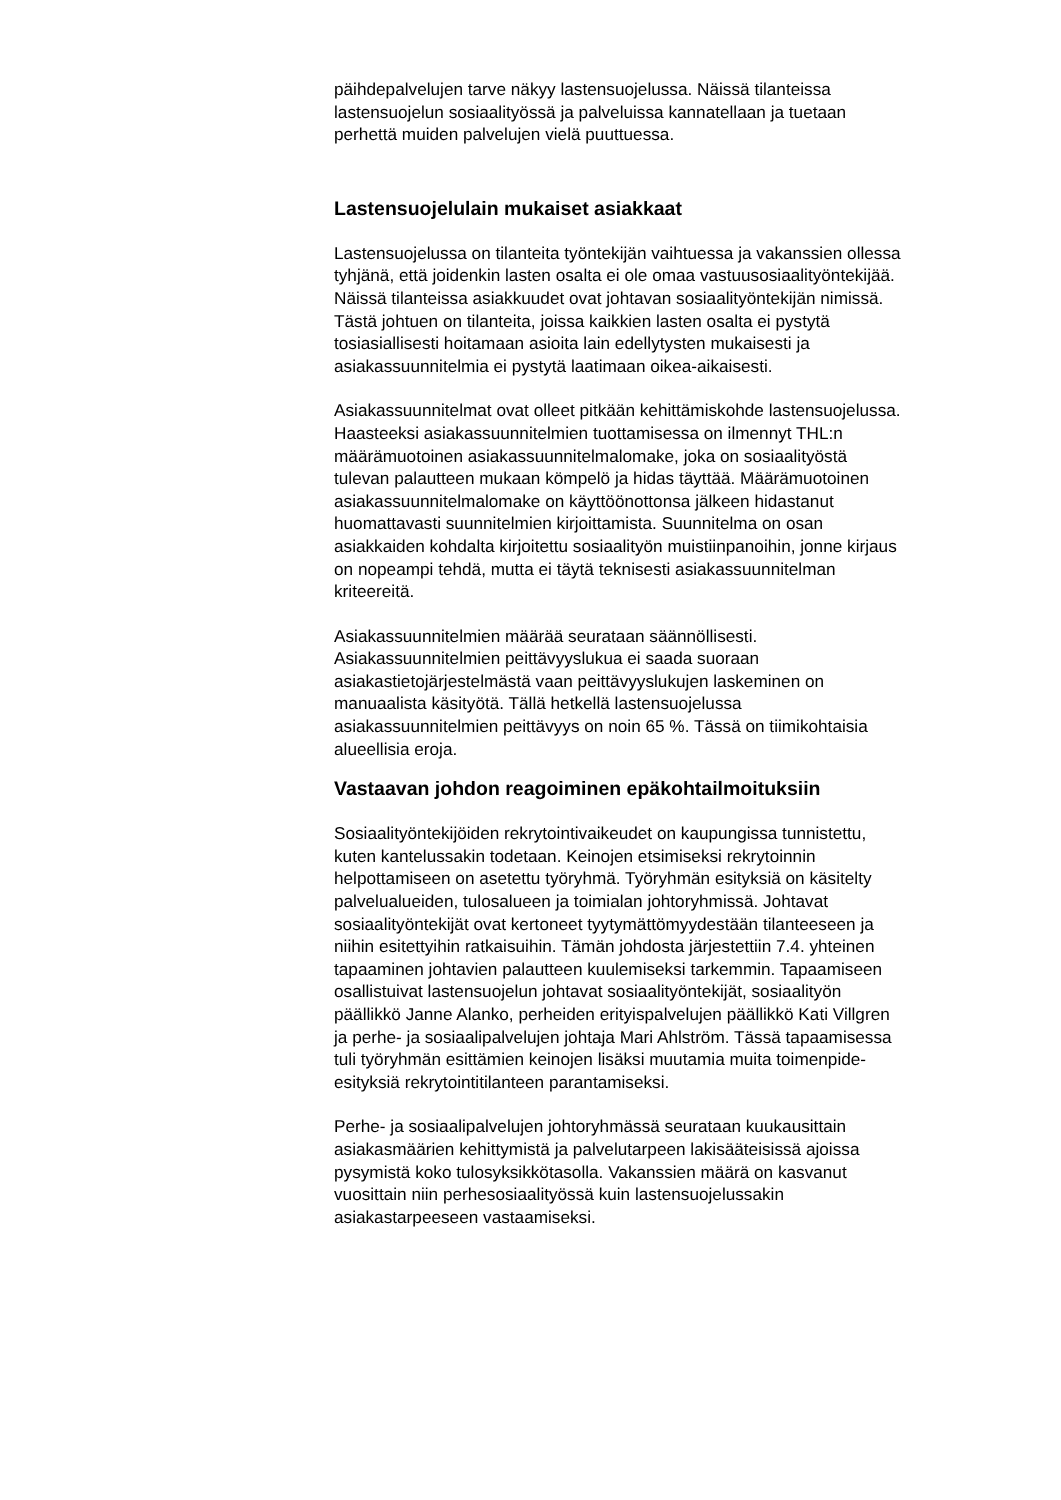päihdepalvelujen tarve näkyy lastensuojelussa. Näissä tilanteissa
lastensuojelun sosiaalityössä ja palveluissa kannatellaan ja tuetaan
perhettä muiden palvelujen vielä puuttuessa.
Lastensuojelulain mukaiset asiakkaat
Lastensuojelussa on tilanteita työntekijän vaihtuessa ja vakanssien ollessa
tyhjänä, että joidenkin lasten osalta ei ole omaa vastuusosiaalityöntekijää.
Näissä tilanteissa asiakkuudet ovat johtavan sosiaalityöntekijän nimissä.
Tästä johtuen on tilanteita, joissa kaikkien lasten osalta ei pystytä
tosiasiallisesti hoitamaan asioita lain edellytysten mukaisesti ja
asiakassuunnitelmia ei pystytä laatimaan oikea-aikaisesti.
Asiakassuunnitelmat ovat olleet pitkään kehittämiskohde lastensuojelussa.
Haasteeksi asiakassuunnitelmien tuottamisessa on ilmennyt THL:n
määrämuotoinen asiakassuunnitelmalomake, joka on sosiaalityöstä
tulevan palautteen mukaan kömpelö ja hidas täyttää. Määrämuotoinen
asiakassuunnitelmalomake on käyttöönottonsa jälkeen hidastanut
huomattavasti suunnitelmien kirjoittamista. Suunnitelma on osan
asiakkaiden kohdalta kirjoitettu sosiaalityön muistiinpanoihin, jonne kirjaus
on nopeampi tehdä, mutta ei täytä teknisesti asiakassuunnitelman
kriteereitä.
Asiakassuunnitelmien määrää seurataan säännöllisesti.
Asiakassuunnitelmien peittävyyslukua ei saada suoraan
asiakastietojärjestelmästä vaan peittävyyslukujen laskeminen on
manuaalista käsityötä. Tällä hetkellä lastensuojelussa
asiakassuunnitelmien peittävyys on noin 65 %. Tässä on tiimikohtaisia
alueellisia eroja.
Vastaavan johdon reagoiminen epäkohtailmoituksiin
Sosiaalityöntekijöiden rekrytointivaikeudet on kaupungissa tunnistettu,
kuten kantelussakin todetaan. Keinojen etsimiseksi rekrytoinnin
helpottamiseen on asetettu työryhmä. Työryhmän esityksiä on käsitelty
palvelualueiden, tulosalueen ja toimialan johtoryhmissä. Johtavat
sosiaalityöntekijät ovat kertoneet tyytymättömyydestään tilanteeseen ja
niihin esitettyihin ratkaisuihin. Tämän johdosta järjestettiin 7.4. yhteinen
tapaaminen johtavien palautteen kuulemiseksi tarkemmin. Tapaamiseen
osallistuivat lastensuojelun johtavat sosiaalityöntekijät, sosiaalityön
päällikkö Janne Alanko, perheiden erityispalvelujen päällikkö Kati Villgren
ja perhe- ja sosiaalipalvelujen johtaja Mari Ahlström. Tässä tapaamisessa
tuli työryhmän esittämien keinojen lisäksi muutamia muita toimenpide-
esityksiä rekrytointitilanteen parantamiseksi.
Perhe- ja sosiaalipalvelujen johtoryhmässä seurataan kuukausittain
asiakasmäärien kehittymistä ja palvelutarpeen lakisääteisissä ajoissa
pysymistä koko tulosyksikkötasolla. Vakanssien määrä on kasvanut
vuosittain niin perhesosiaalityössä kuin lastensuojelussakin
asiakastarpeeseen vastaamiseksi.